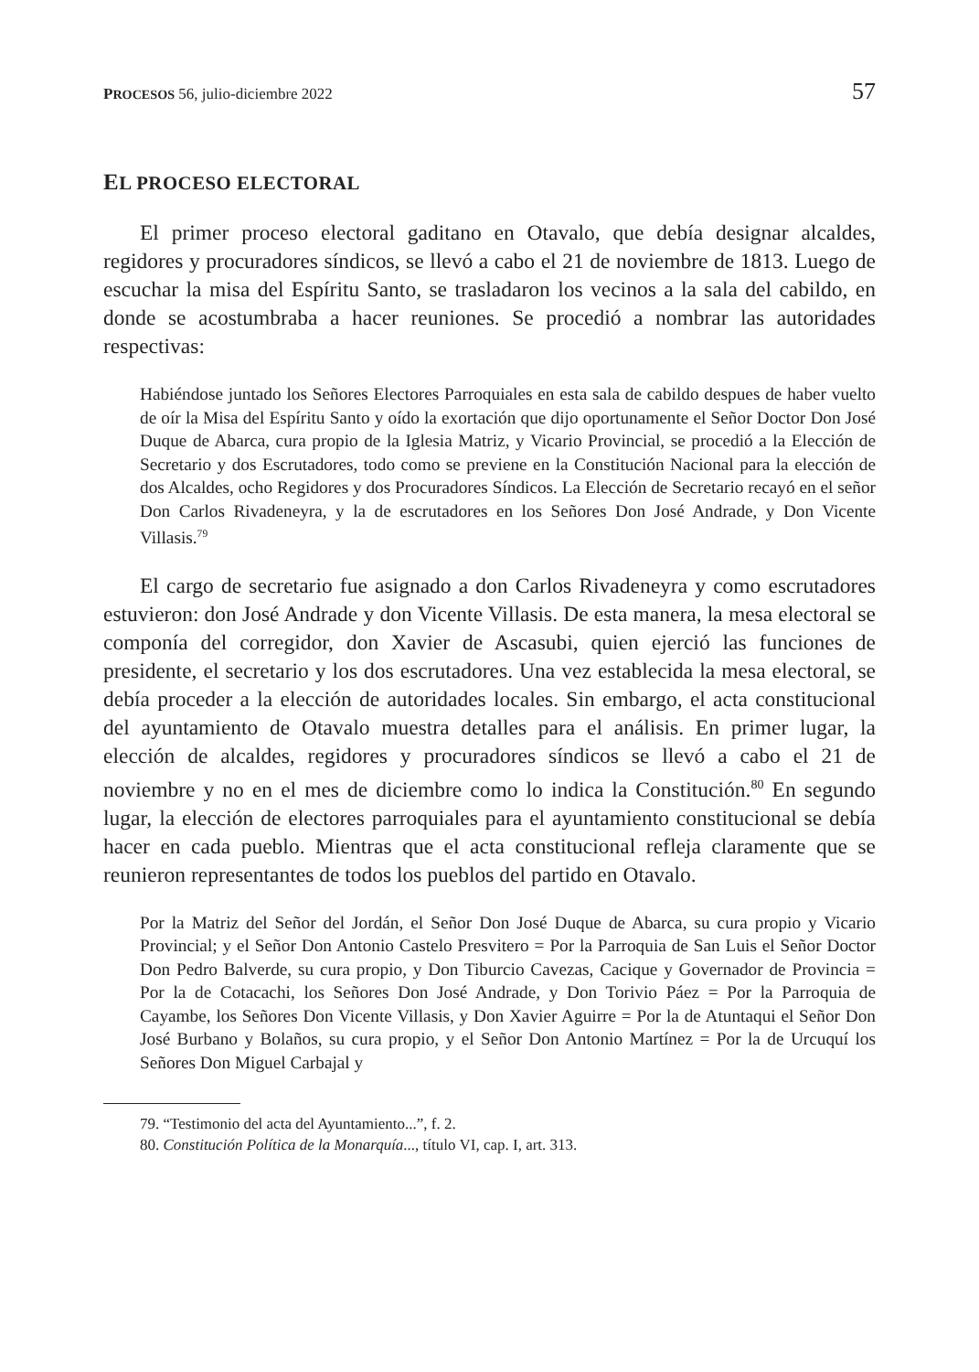PROCESOS 56, julio-diciembre 2022 57
EL PROCESO ELECTORAL
El primer proceso electoral gaditano en Otavalo, que debía designar alcaldes, regidores y procuradores síndicos, se llevó a cabo el 21 de noviembre de 1813. Luego de escuchar la misa del Espíritu Santo, se trasladaron los vecinos a la sala del cabildo, en donde se acostumbraba a hacer reuniones. Se procedió a nombrar las autoridades respectivas:
Habiéndose juntado los Señores Electores Parroquiales en esta sala de cabildo despues de haber vuelto de oír la Misa del Espíritu Santo y oído la exortación que dijo oportunamente el Señor Doctor Don José Duque de Abarca, cura propio de la Iglesia Matriz, y Vicario Provincial, se procedió a la Elección de Secretario y dos Escrutadores, todo como se previene en la Constitución Nacional para la elección de dos Alcaldes, ocho Regidores y dos Procuradores Síndicos. La Elección de Secretario recayó en el señor Don Carlos Rivadeneyra, y la de escrutadores en los Señores Don José Andrade, y Don Vicente Villasis.<sup>79</sup>
El cargo de secretario fue asignado a don Carlos Rivadeneyra y como escrutadores estuvieron: don José Andrade y don Vicente Villasis. De esta manera, la mesa electoral se componía del corregidor, don Xavier de Ascasubi, quien ejerció las funciones de presidente, el secretario y los dos escrutadores. Una vez establecida la mesa electoral, se debía proceder a la elección de autoridades locales. Sin embargo, el acta constitucional del ayuntamiento de Otavalo muestra detalles para el análisis. En primer lugar, la elección de alcaldes, regidores y procuradores síndicos se llevó a cabo el 21 de noviembre y no en el mes de diciembre como lo indica la Constitución.<sup>80</sup> En segundo lugar, la elección de electores parroquiales para el ayuntamiento constitucional se debía hacer en cada pueblo. Mientras que el acta constitucional refleja claramente que se reunieron representantes de todos los pueblos del partido en Otavalo.
Por la Matriz del Señor del Jordán, el Señor Don José Duque de Abarca, su cura propio y Vicario Provincial; y el Señor Don Antonio Castelo Presvitero = Por la Parroquia de San Luis el Señor Doctor Don Pedro Balverde, su cura propio, y Don Tiburcio Cavezas, Cacique y Governador de Provincia = Por la de Cotacachi, los Señores Don José Andrade, y Don Torivio Páez = Por la Parroquia de Cayambe, los Señores Don Vicente Villasis, y Don Xavier Aguirre = Por la de Atuntaqui el Señor Don José Burbano y Bolaños, su cura propio, y el Señor Don Antonio Martínez = Por la de Urcuquí los Señores Don Miguel Carbajal y
79. “Testimonio del acta del Ayuntamiento...”, f. 2.
80. Constitución Política de la Monarquía..., título VI, cap. I, art. 313.